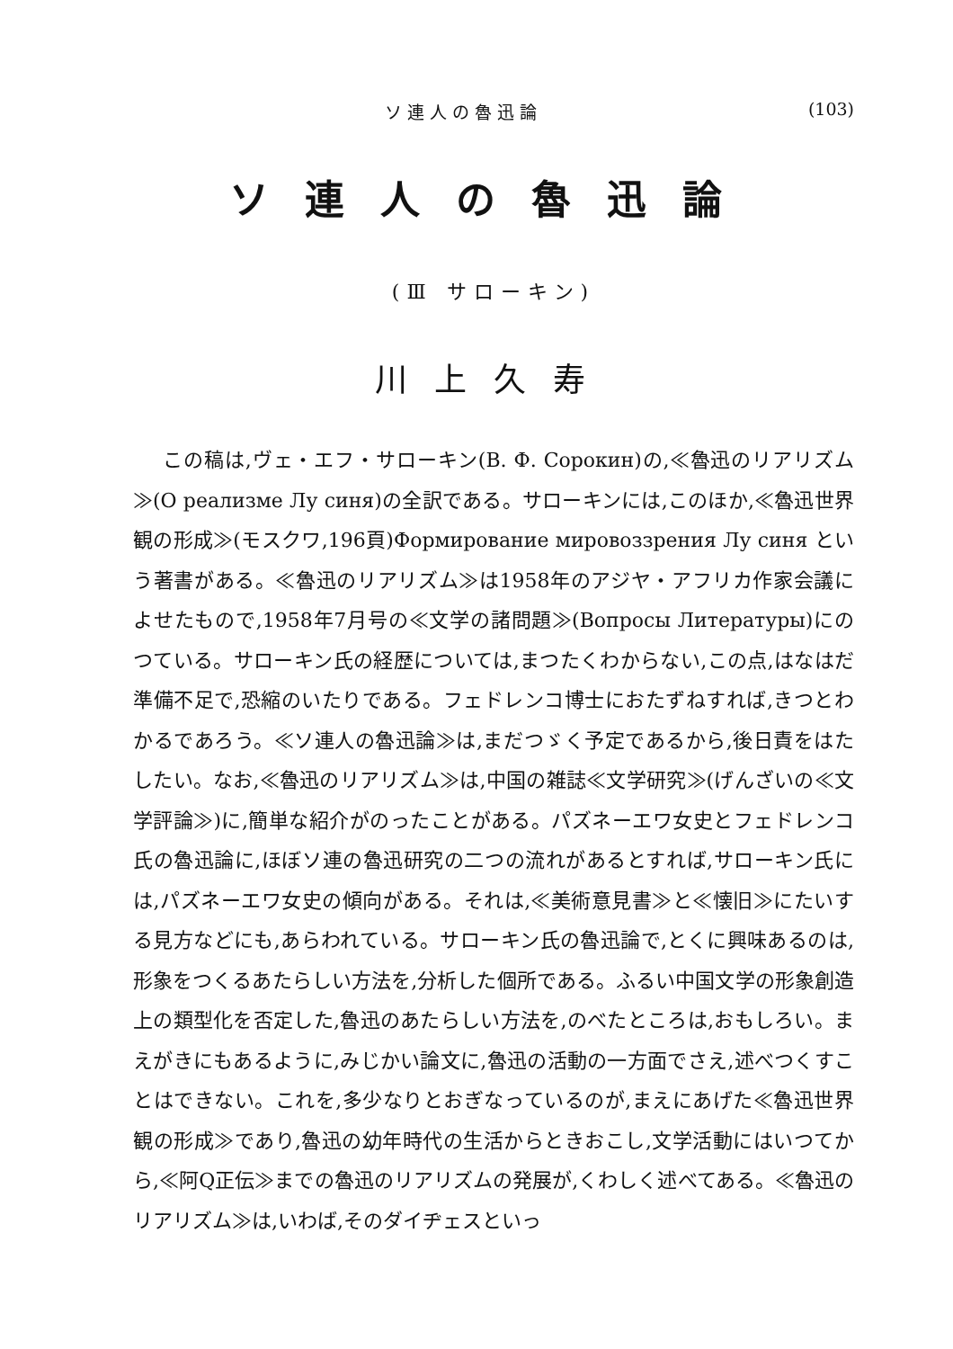ソ 連 人 の 魯 迅 論 (103)
ソ連人の魯迅論
(Ⅲ サローキン)
川上久寿
この稿は,ヴェ・エフ・サローキン(В. Ф. Сорокин)の,≪魯迅のリアリズム≫(О реализме Лу синя)の全訳である。サローキンには,このほか,≪魯迅世界観の形成≫(モスクワ,196頁)Формирование мировоззрения Лу синя という著書がある。≪魯迅のリアリズム≫は1958年のアジヤ・アフリカ作家会議によせたもので,1958年7月号の≪文学の諸問題≫(Вопросы Литературы)にのつている。サローキン氏の経歴については,まつたくわからない,この点,はなはだ準備不足で,恐縮のいたりである。フェドレンコ博士におたずねすれば,きつとわかるであろう。≪ソ連人の魯迅論≫は,まだつゞく予定であるから,後日責をはたしたい。なお,≪魯迅のリアリズム≫は,中国の雑誌≪文学研究≫(げんざいの≪文学評論≫)に,簡単な紹介がのったことがある。パズネーエワ女史とフェドレンコ氏の魯迅論に,ほぼソ連の魯迅研究の二つの流れがあるとすれば,サローキン氏には,パズネーエワ女史の傾向がある。それは,≪美術意見書≫と≪懐旧≫にたいする見方などにも,あらわれている。サローキン氏の魯迅論で,とくに興味あるのは,形象をつくるあたらしい方法を,分析した個所である。ふるい中国文学の形象創造上の類型化を否定した,魯迅のあたらしい方法を,のべたところは,おもしろい。まえがきにもあるように,みじかい論文に,魯迅の活動の一方面でさえ,述べつくすことはできない。これを,多少なりとおぎなっているのが,まえにあげた≪魯迅世界観の形成≫であり,魯迅の幼年時代の生活からときおこし,文学活動にはいつてから,≪阿Q正伝≫までの魯迅のリアリズムの発展が,くわしく述べてある。≪魯迅のリアリズム≫は,いわば,そのダイヂェスといっ